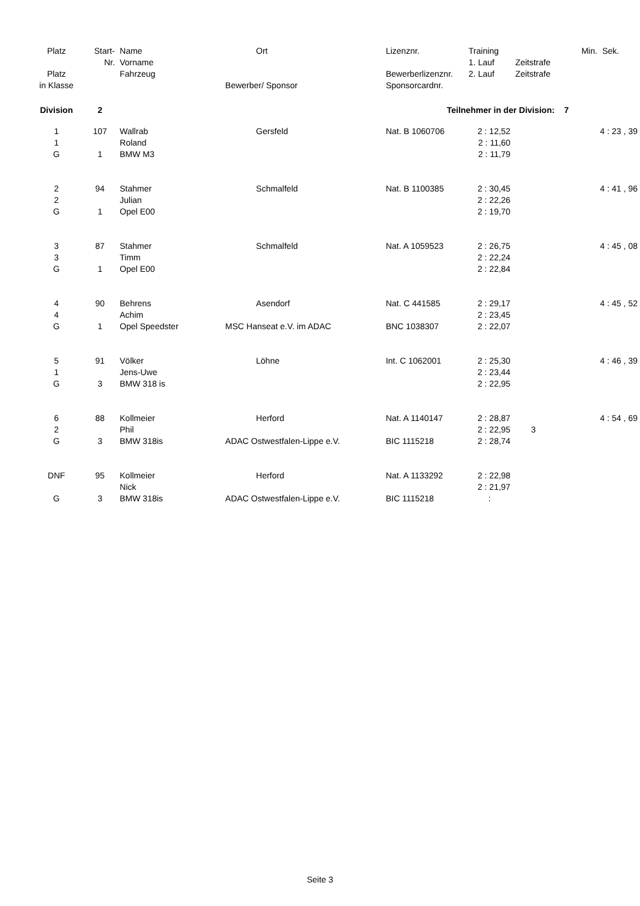| Platz | Start- | Name | Ort | Lizenznr. | Training | | Min. | Sek. |
| --- | --- | --- | --- | --- | --- | --- | --- | --- |
| | Nr. | Vorname | | | 1. Lauf | Zeitstrafe | | |
| Platz | | Fahrzeug | | Bewerberlizenznr. | 2. Lauf | Zeitstrafe | | |
| in Klasse | | | Bewerber/ Sponsor | Sponsorcardnr. | | | | |
| Division | 2 | | Teilnehmer in der Division: 7 | | | | | |
| 1 | 107 | Wallrab | Gersfeld | Nat. B 1060706 | 2 : 12,52 | | 4 : 23 , 39 | |
| 1 | | Roland | | | 2 : 11,60 | | | |
| G | 1 | BMW M3 | | | 2 : 11,79 | | | |
| 2 | 94 | Stahmer | Schmalfeld | Nat. B 1100385 | 2 : 30,45 | | 4 : 41 , 96 | |
| 2 | | Julian | | | 2 : 22,26 | | | |
| G | 1 | Opel E00 | | | 2 : 19,70 | | | |
| 3 | 87 | Stahmer | Schmalfeld | Nat. A 1059523 | 2 : 26,75 | | 4 : 45 , 08 | |
| 3 | | Timm | | | 2 : 22,24 | | | |
| G | 1 | Opel E00 | | | 2 : 22,84 | | | |
| 4 | 90 | Behrens | Asendorf | Nat. C 441585 | 2 : 29,17 | | 4 : 45 , 52 | |
| 4 | | Achim | | | 2 : 23,45 | | | |
| G | 1 | Opel Speedster | MSC Hanseat e.V. im ADAC | BNC 1038307 | 2 : 22,07 | | | |
| 5 | 91 | Völker | Löhne | Int. C 1062001 | 2 : 25,30 | | 4 : 46 , 39 | |
| 1 | | Jens-Uwe | | | 2 : 23,44 | | | |
| G | 3 | BMW 318 is | | | 2 : 22,95 | | | |
| 6 | 88 | Kollmeier | Herford | Nat. A 1140147 | 2 : 28,87 | | 4 : 54 , 69 | |
| 2 | | Phil | | | 2 : 22,95 | 3 | | |
| G | 3 | BMW 318is | ADAC Ostwestfalen-Lippe e.V. | BIC 1115218 | 2 : 28,74 | | | |
| DNF | 95 | Kollmeier | Herford | Nat. A 1133292 | 2 : 22,98 | | | |
| | | Nick | | | 2 : 21,97 | | | |
| G | 3 | BMW 318is | ADAC Ostwestfalen-Lippe e.V. | BIC 1115218 | : | | | |
Seite 3